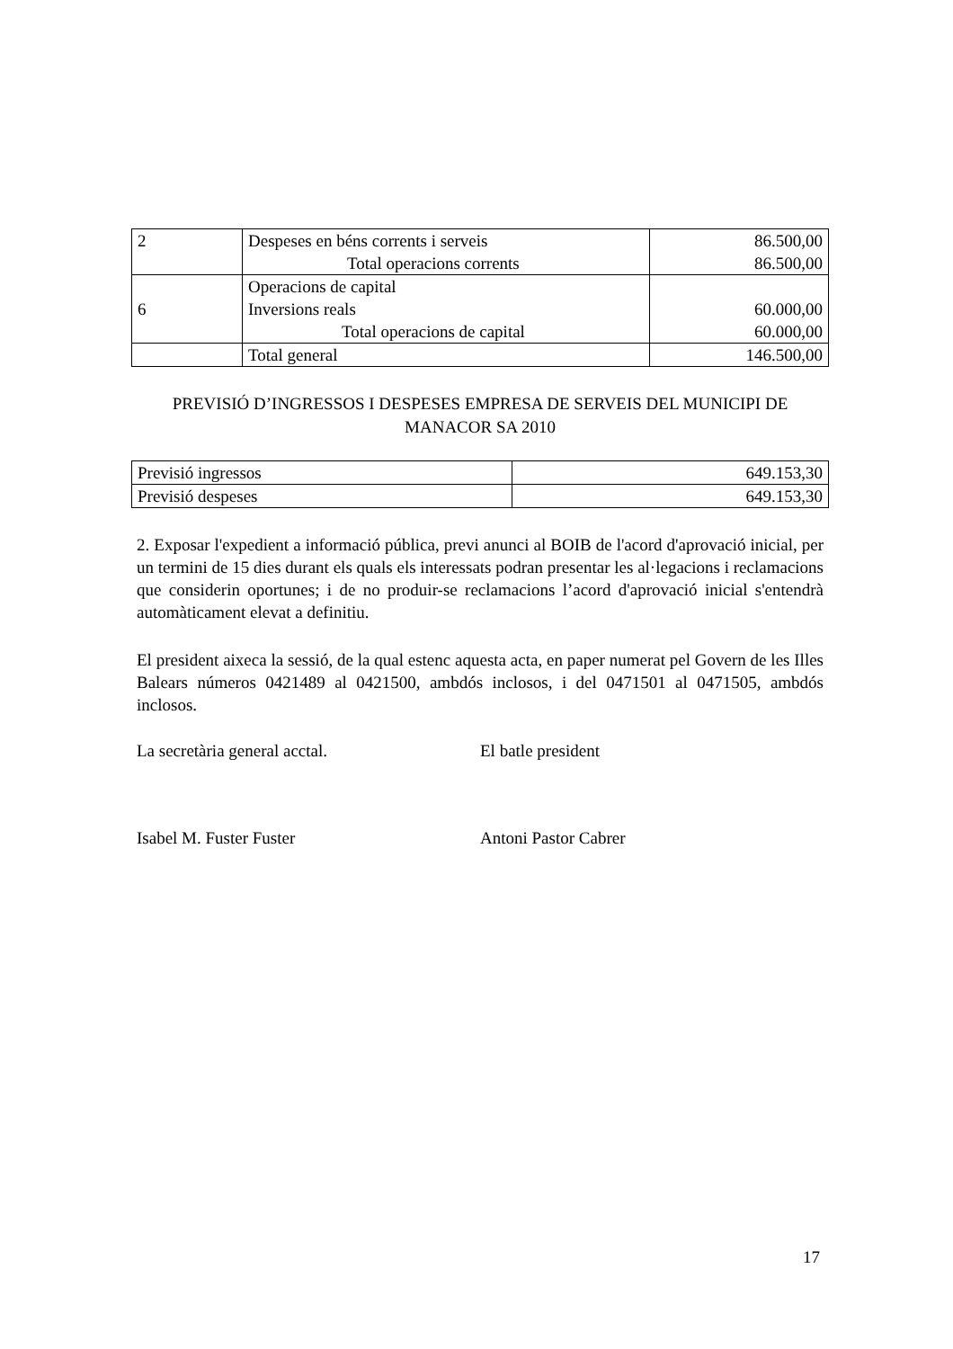| 2 | Despeses en béns corrents i serveis Total operacions corrents | 86.500,00 86.500,00 |
| 6 | Operacions de capital Inversions reals Total operacions de capital | 60.000,00 60.000,00 |
| | Total general | 146.500,00 |
PREVISIÓ D’INGRESSOS I DESPESES EMPRESA DE SERVEIS DEL MUNICIPI DE MANACOR SA 2010
| Previsió ingressos | 649.153,30 |
| Previsió despeses | 649.153,30 |
2. Exposar l'expedient a informació pública, previ anunci al BOIB de l'acord d'aprovació inicial, per un termini de 15 dies durant els quals els interessats podran presentar les al·legacions i reclamacions que considerin oportunes; i de no produir-se reclamacions l’acord d'aprovació inicial s'entendrà automàticament elevat a definitiu.
El president aixeca la sessió, de la qual estenc aquesta acta, en paper numerat pel Govern de les Illes Balears números 0421489 al 0421500, ambdós inclosos, i del 0471501 al 0471505, ambdós inclosos.
La secretària general acctal. El batle president
Isabel M. Fuster Fuster Antoni Pastor Cabrer
17